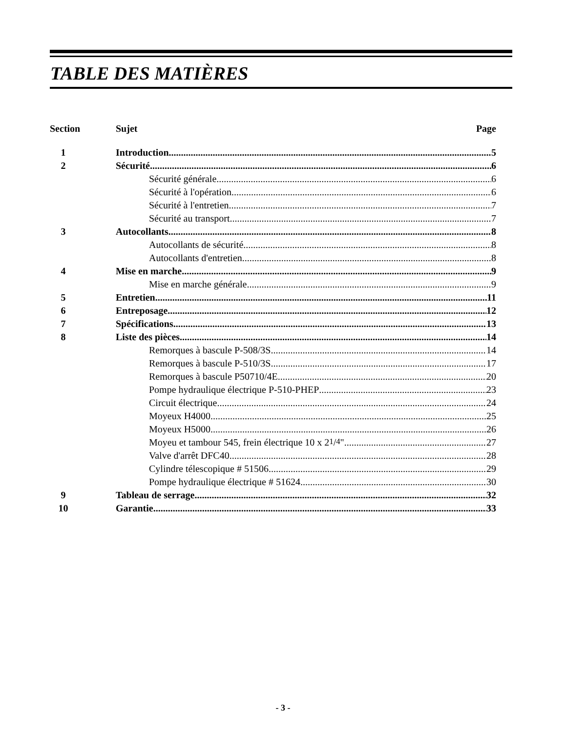TABLE DES MATIÈRES
Section Sujet Page
1 Introduction 5
2 Sécurité 6
Sécurité générale 6
Sécurité à l'opération 6
Sécurité à l'entretien 7
Sécurité au transport 7
3 Autocollants 8
Autocollants de sécurité 8
Autocollants d'entretien 8
4 Mise en marche 9
Mise en marche générale 9
5 Entretien 11
6 Entreposage 12
7 Spécifications 13
8 Liste des pièces 14
Remorques à bascule P-508/3S 14
Remorques à bascule P-510/3S 17
Remorques à bascule P50710/4E 20
Pompe hydraulique électrique P-510-PHEP 23
Circuit électrique 24
Moyeux H4000 25
Moyeux H5000 26
Moyeu et tambour 545, frein électrique 10 x 21/4" 27
Valve d'arrêt DFC40 28
Cylindre télescopique # 51506 29
Pompe hydraulique électrique # 51624 30
9 Tableau de serrage 32
10 Garantie 33
- 3 -